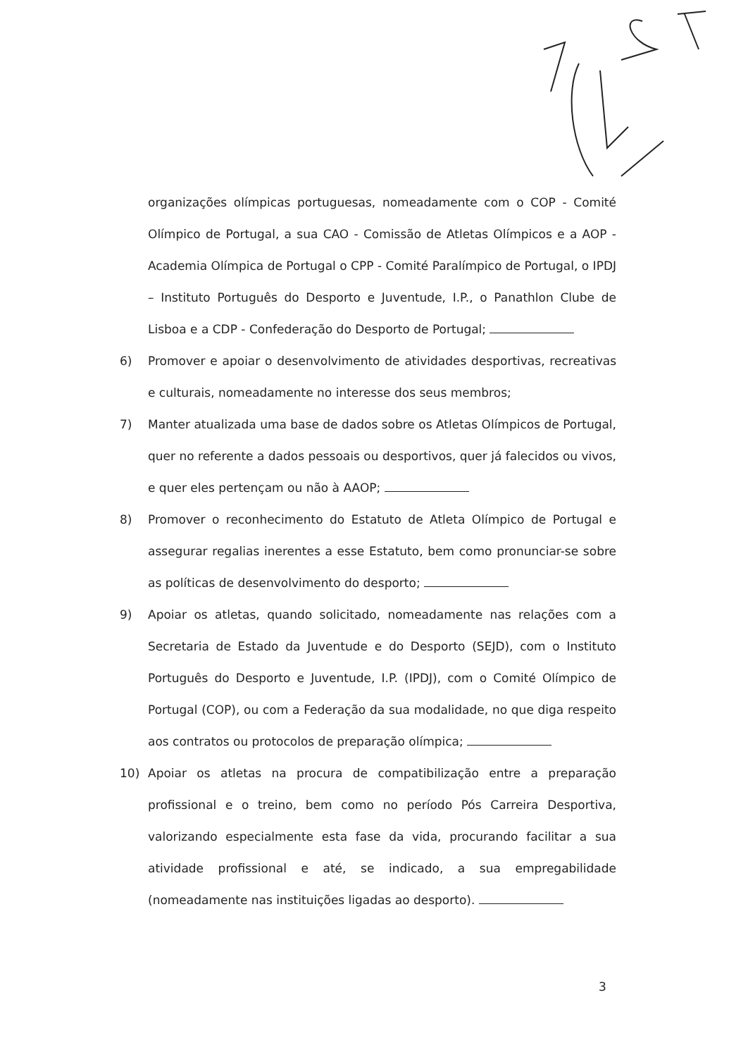organizações olímpicas portuguesas, nomeadamente com o COP - Comité Olímpico de Portugal, a sua CAO - Comissão de Atletas Olímpicos e a AOP - Academia Olímpica de Portugal o CPP - Comité Paralímpico de Portugal, o IPDJ – Instituto Português do Desporto e Juventude, I.P., o Panathlon Clube de Lisboa e a CDP - Confederação do Desporto de Portugal;
6) Promover e apoiar o desenvolvimento de atividades desportivas, recreativas e culturais, nomeadamente no interesse dos seus membros;
7) Manter atualizada uma base de dados sobre os Atletas Olímpicos de Portugal, quer no referente a dados pessoais ou desportivos, quer já falecidos ou vivos, e quer eles pertençam ou não à AAOP;
8) Promover o reconhecimento do Estatuto de Atleta Olímpico de Portugal e assegurar regalias inerentes a esse Estatuto, bem como pronunciar-se sobre as políticas de desenvolvimento do desporto;
9) Apoiar os atletas, quando solicitado, nomeadamente nas relações com a Secretaria de Estado da Juventude e do Desporto (SEJD), com o Instituto Português do Desporto e Juventude, I.P. (IPDJ), com o Comité Olímpico de Portugal (COP), ou com a Federação da sua modalidade, no que diga respeito aos contratos ou protocolos de preparação olímpica;
10) Apoiar os atletas na procura de compatibilização entre a preparação profissional e o treino, bem como no período Pós Carreira Desportiva, valorizando especialmente esta fase da vida, procurando facilitar a sua atividade profissional e até, se indicado, a sua empregabilidade (nomeadamente nas instituições ligadas ao desporto).
3